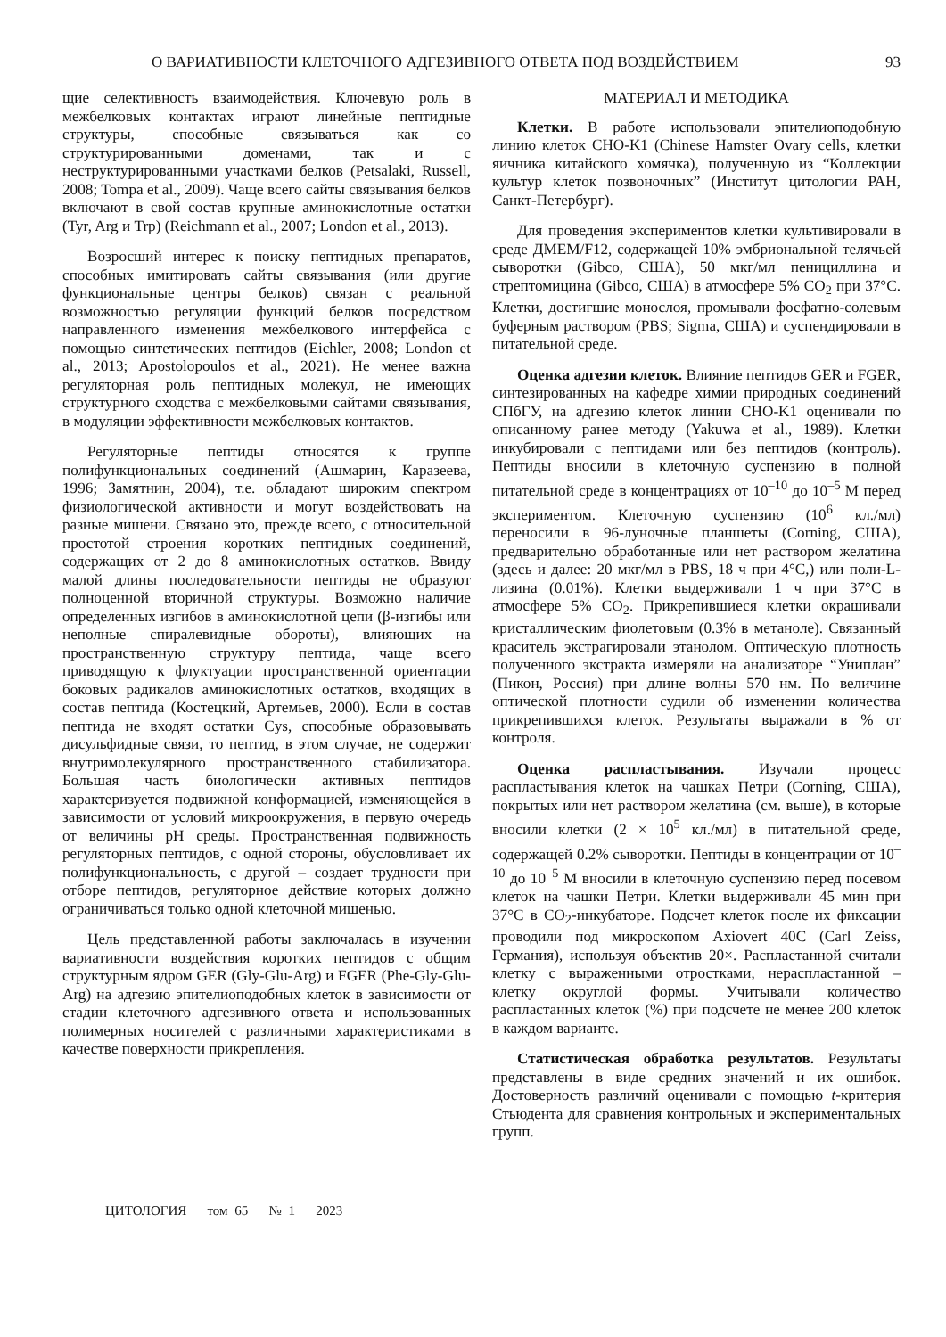О ВАРИАТИВНОСТИ КЛЕТОЧНОГО АДГЕЗИВНОГО ОТВЕТА ПОД ВОЗДЕЙСТВИЕМ 93
щие селективность взаимодействия. Ключевую роль в межбелковых контактах играют линейные пептидные структуры, способные связываться как со структурированными доменами, так и с неструктурированными участками белков (Petsalaki, Russell, 2008; Tompa et al., 2009). Чаще всего сайты связывания белков включают в свой состав крупные аминокислотные остатки (Tyr, Arg и Trp) (Reichmann et al., 2007; London et al., 2013).
Возросший интерес к поиску пептидных препаратов, способных имитировать сайты связывания (или другие функциональные центры белков) связан с реальной возможностью регуляции функций белков посредством направленного изменения межбелкового интерфейса с помощью синтетических пептидов (Eichler, 2008; London et al., 2013; Apostolopoulos et al., 2021). Не менее важна регуляторная роль пептидных молекул, не имеющих структурного сходства с межбелковыми сайтами связывания, в модуляции эффективности межбелковых контактов.
Регуляторные пептиды относятся к группе полифункциональных соединений (Ашмарин, Каразеева, 1996; Замятнин, 2004), т.е. обладают широким спектром физиологической активности и могут воздействовать на разные мишени. Связано это, прежде всего, с относительной простотой строения коротких пептидных соединений, содержащих от 2 до 8 аминокислотных остатков. Ввиду малой длины последовательности пептиды не образуют полноценной вторичной структуры. Возможно наличие определенных изгибов в аминокислотной цепи (β-изгибы или неполные спиралевидные обороты), влияющих на пространственную структуру пептида, чаще всего приводящую к флуктуации пространственной ориентации боковых радикалов аминокислотных остатков, входящих в состав пептида (Костецкий, Артемьев, 2000). Если в состав пептида не входят остатки Cys, способные образовывать дисульфидные связи, то пептид, в этом случае, не содержит внутримолекулярного пространственного стабилизатора. Большая часть биологически активных пептидов характеризуется подвижной конформацией, изменяющейся в зависимости от условий микроокружения, в первую очередь от величины pH среды. Пространственная подвижность регуляторных пептидов, с одной стороны, обусловливает их полифункциональность, с другой – создает трудности при отборе пептидов, регуляторное действие которых должно ограничиваться только одной клеточной мишенью.
Цель представленной работы заключалась в изучении вариативности воздействия коротких пептидов с общим структурным ядром GER (Gly-Glu-Arg) и FGER (Phe-Gly-Glu-Arg) на адгезию эпителиоподобных клеток в зависимости от стадии клеточного адгезивного ответа и использованных полимерных носителей с различными характеристиками в качестве поверхности прикрепления.
МАТЕРИАЛ И МЕТОДИКА
Клетки. В работе использовали эпителиоподобную линию клеток CHO-K1 (Chinese Hamster Ovary cells, клетки яичника китайского хомячка), полученную из “Коллекции культур клеток позвоночных” (Институт цитологии РАН, Санкт-Петербург).
Для проведения экспериментов клетки культивировали в среде ДМЕМ/F12, содержащей 10% эмбриональной телячьей сыворотки (Gibco, США), 50 мкг/мл пенициллина и стрептомицина (Gibco, США) в атмосфере 5% CO<sub>2</sub> при 37°C. Клетки, достигшие монослоя, промывали фосфатно-солевым буферным раствором (PBS; Sigma, США) и суспендировали в питательной среде.
Оценка адгезии клеток. Влияние пептидов GER и FGER, синтезированных на кафедре химии природных соединений СПбГУ, на адгезию клеток линии CHO-K1 оценивали по описанному ранее методу (Yakuwa et al., 1989). Клетки инкубировали с пептидами или без пептидов (контроль). Пептиды вносили в клеточную суспензию в полной питательной среде в концентрациях от 10<sup>–10</sup> до 10<sup>–5</sup> М перед экспериментом. Клеточную суспензию (10<sup>6</sup> кл./мл) переносили в 96-луночные планшеты (Corning, США), предварительно обработанные или нет раствором желатина (здесь и далее: 20 мкг/мл в PBS, 18 ч при 4°C,) или поли-L-лизина (0.01%). Клетки выдерживали 1 ч при 37°C в атмосфере 5% CO<sub>2</sub>. Прикрепившиеся клетки окрашивали кристаллическим фиолетовым (0.3% в метаноле). Связанный краситель экстрагировали этанолом. Оптическую плотность полученного экстракта измеряли на анализаторе “Униплан” (Пикон, Россия) при длине волны 570 нм. По величине оптической плотности судили об изменении количества прикрепившихся клеток. Результаты выражали в % от контроля.
Оценка распластывания. Изучали процесс распластывания клеток на чашках Петри (Corning, США), покрытых или нет раствором желатина (см. выше), в которые вносили клетки (2 × 10<sup>5</sup> кл./мл) в питательной среде, содержащей 0.2% сыворотки. Пептиды в концентрации от 10<sup>–10</sup> до 10<sup>–5</sup> М вносили в клеточную суспензию перед посевом клеток на чашки Петри. Клетки выдерживали 45 мин при 37°C в CO<sub>2</sub>-инкубаторе. Подсчет клеток после их фиксации проводили под микроскопом Axiovert 40C (Carl Zeiss, Германия), используя объектив 20×. Распластанной считали клетку с выраженными отростками, нераспластанной – клетку округлой формы. Учитывали количество распластанных клеток (%) при подсчете не менее 200 клеток в каждом варианте.
Статистическая обработка результатов. Результаты представлены в виде средних значений и их ошибок. Достоверность различий оценивали с помощью t-критерия Стьюдента для сравнения контрольных и экспериментальных групп.
ЦИТОЛОГИЯ том 65 № 1 2023